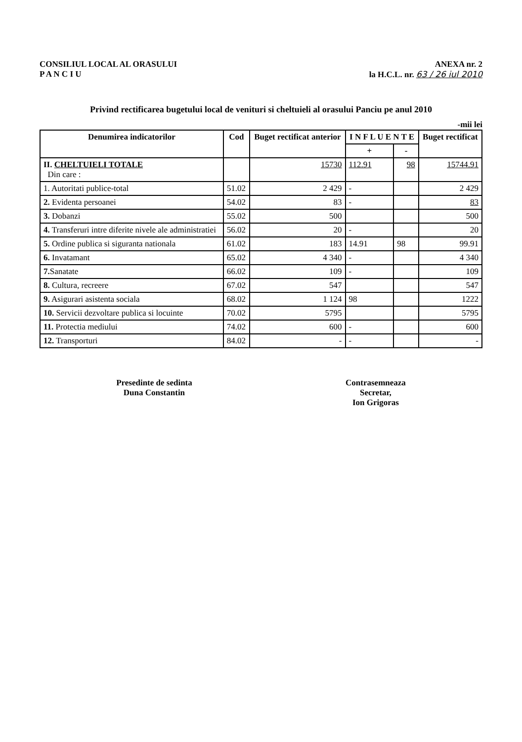CONSILIUL LOCAL AL ORASULUI
P A N C I U
ANEXA nr. 2
la H.C.L. nr. 63 / 26 iul 2010
Privind rectificarea bugetului local de venituri si cheltuieli al orasului Panciu pe anul 2010
-mii lei
| Denumirea indicatorilor | Cod | Buget rectificat anterior | I N F L U E N T E | | Buget rectificat |
| --- | --- | --- | --- | --- | --- |
| | | | + | - | |
| II. CHELTUIELI TOTALE Din care : | | 15730 | 112.91 | 98 | 15744.91 |
| 1. Autoritati publice-total | 51.02 | 2 429 | - | | 2 429 |
| 2. Evidenta persoanei | 54.02 | 83 | - | | 83 |
| 3. Dobanzi | 55.02 | 500 | | | 500 |
| 4. Transferuri intre diferite nivele ale administratiei | 56.02 | 20 | - | | 20 |
| 5. Ordine publica si siguranta nationala | 61.02 | 183 | 14.91 | 98 | 99.91 |
| 6. Invatamant | 65.02 | 4 340 | - | | 4 340 |
| 7. Sanatate | 66.02 | 109 | - | | 109 |
| 8. Cultura, recreere | 67.02 | 547 | | | 547 |
| 9. Asigurari asistenta sociala | 68.02 | 1 124 | 98 | | 1222 |
| 10. Servicii dezvoltare publica si locuinte | 70.02 | 5795 | | | 5795 |
| 11. Protectia mediului | 74.02 | 600 | - | | 600 |
| 12. Transporturi | 84.02 | - | - | | - |
Presedinte de sedinta
Duna Constantin
Contrasemneaza
Secretar,
Ion Grigoras